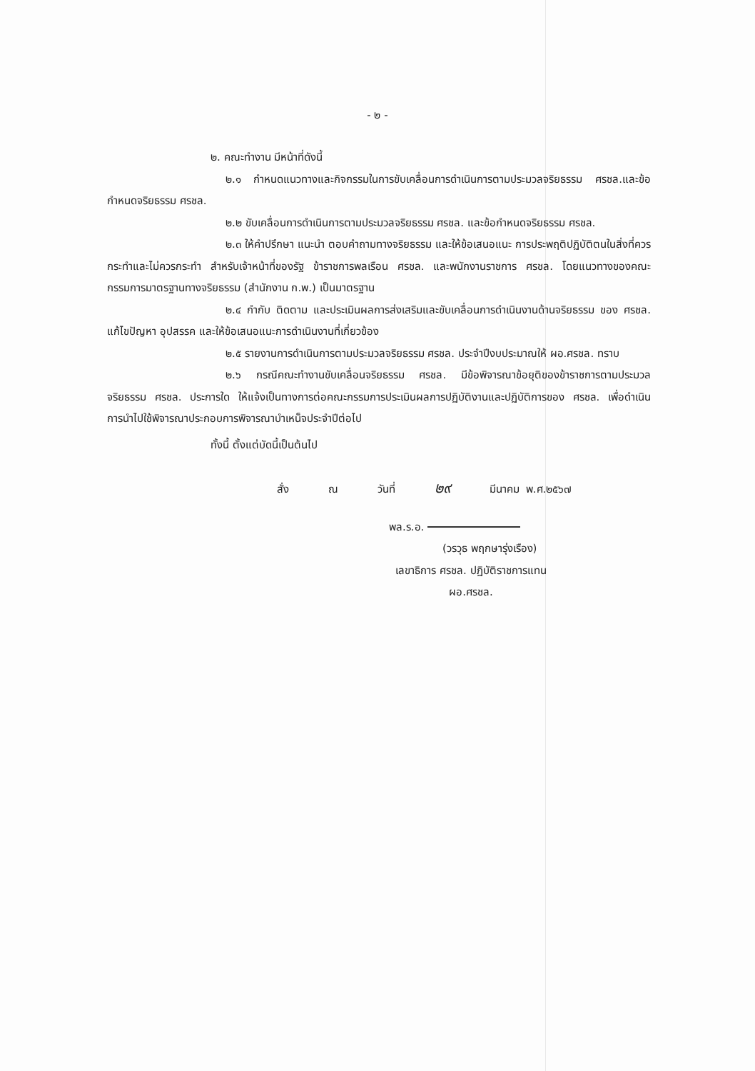- ๒ -
๒. คณะทำงาน มีหน้าที่ดังนี้
๒.๑ กำหนดแนวทางและกิจกรรมในการขับเคลื่อนการดำเนินการตามประมวลจริยธรรม ศรชล.และข้อกำหนดจริยธรรม ศรชล.
๒.๒ ขับเคลื่อนการดำเนินการตามประมวลจริยธรรม ศรชล. และข้อกำหนดจริยธรรม ศรชล.
๒.๓ ให้คำปรึกษา แนะนำ ตอบคำถามทางจริยธรรม และให้ข้อเสนอแนะ การประพฤติปฏิบัติตนในสิ่งที่ควรกระทำและไม่ควรกระทำ สำหรับเจ้าหน้าที่ของรัฐ ข้าราชการพลเรือน ศรชล. และพนักงานราชการ ศรชล. โดยแนวทางของคณะกรรมการมาตรฐานทางจริยธรรม (สำนักงาน ก.พ.) เป็นมาตรฐาน
๒.๔ กำกับ ติดตาม และประเมินผลการส่งเสริมและขับเคลื่อนการดำเนินงานด้านจริยธรรม ของ ศรชล. แก้ไขปัญหา อุปสรรค และให้ข้อเสนอแนะการดำเนินงานที่เกี่ยวข้อง
๒.๕ รายงานการดำเนินการตามประมวลจริยธรรม ศรชล. ประจำปีงบประมาณให้ ผอ.ศรชล. ทราบ
๒.๖ กรณีคณะทำงานขับเคลื่อนจริยธรรม ศรชล. มีข้อพิจารณาข้อยุติของข้าราชการตามประมวลจริยธรรม ศรชล. ประการใด ให้แจ้งเป็นทางการต่อคณะกรรมการประเมินผลการปฏิบัติงานและปฏิบัติการของ ศรชล. เพื่อดำเนินการนำไปใช้พิจารณาประกอบการพิจารณาบำเหน็จประจำปีต่อไป
ทั้งนี้ ตั้งแต่บัดนี้เป็นต้นไป
สั่ง ณ วันที่ ๒๙ มีนาคม พ.ศ.๒๕๖๗
พล.ร.อ.
(วรวุธ พฤกษารุ่งเรือง)
เลขาธิการ ศรชล. ปฏิบัติราชการแทน
ผอ.ศรชล.